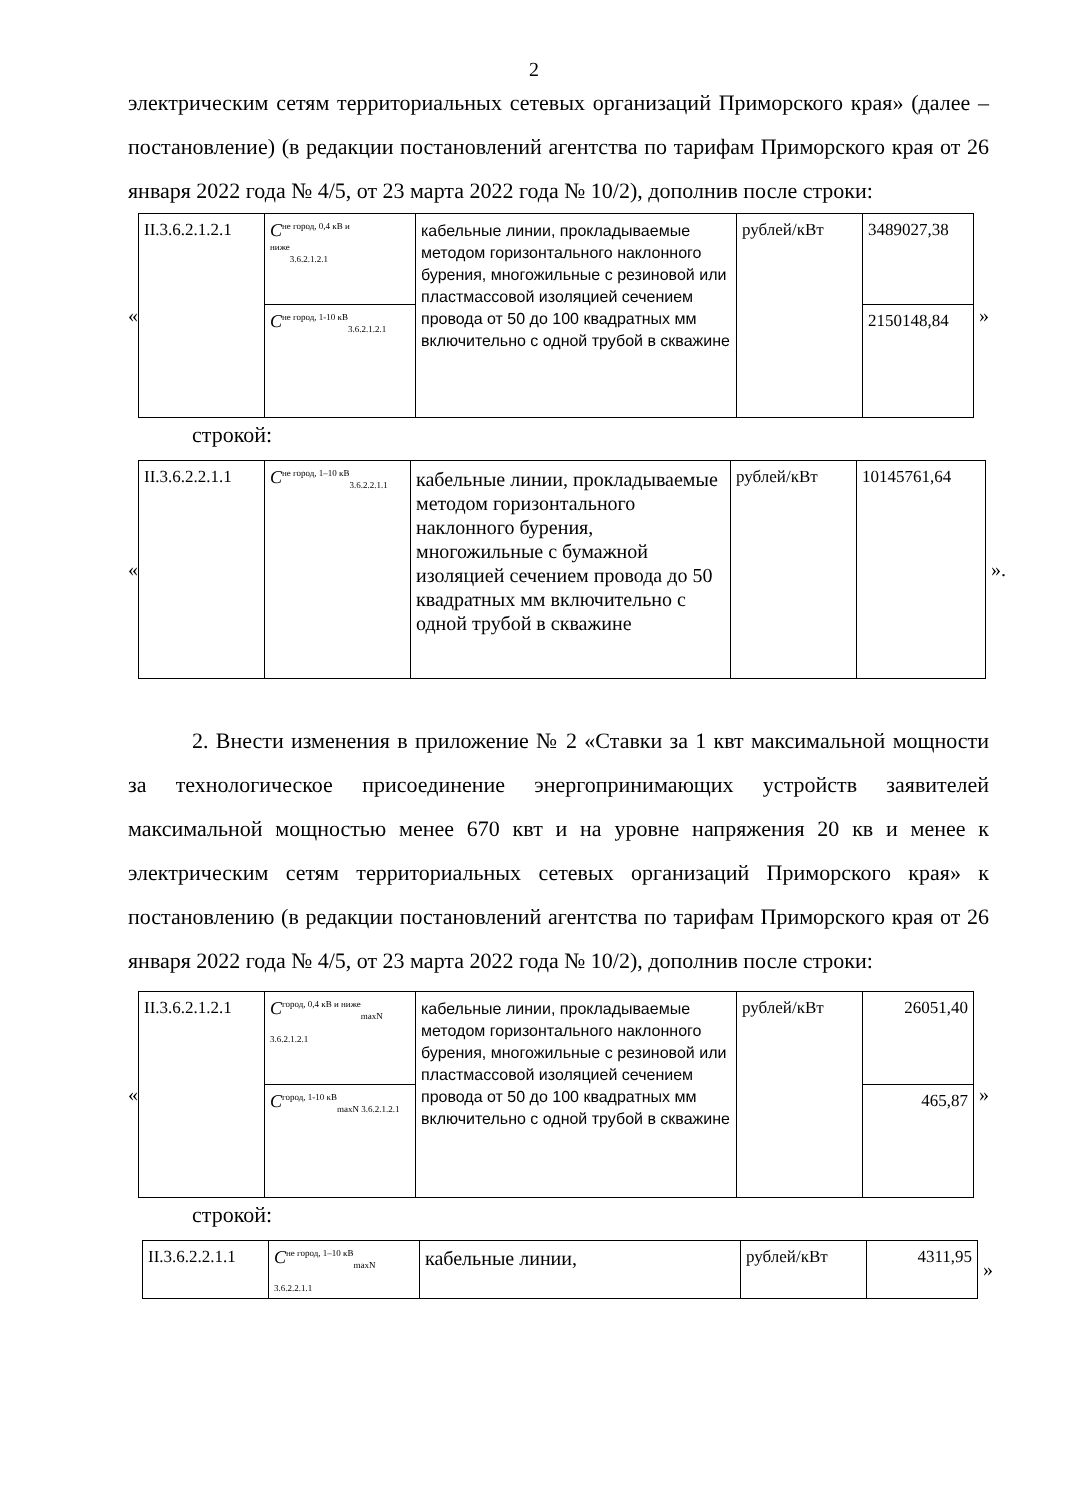2
электрическим сетям территориальных сетевых организаций Приморского края» (далее – постановление) (в редакции постановлений агентства по тарифам Приморского края от 26 января 2022 года № 4/5, от 23 марта 2022 года № 10/2), дополнив после строки:
«
| II.3.6.2.1.2.1 | C<sup>не город, 0,4 кВ и ниже</sup><sub>3.6.2.1.2.1</sub> | кабельные линии, прокладываемые методом горизонтального наклонного бурения, многожильные с резиновой или пластмассовой изоляцией сечением провода от 50 до 100 квадратных мм включительно с одной трубой в скважине | рублей/кВт | 3489027,38 |
| | C<sup>не город, 1-10 кВ</sup><sub>3.6.2.1.2.1</sub> | | | 2150148,84 |
»
строкой:
«
| II.3.6.2.2.1.1 | C<sup>не город, 1–10 кВ</sup><sub>3.6.2.2.1.1</sub> | кабельные линии, прокладываемые методом горизонтального наклонного бурения, многожильные с бумажной изоляцией сечением провода до 50 квадратных мм включительно с одной трубой в скважине | рублей/кВт | 10145761,64 |
».
2. Внести изменения в приложение № 2 «Ставки за 1 квт максимальной мощности за технологическое присоединение энергопринимающих устройств заявителей максимальной мощностью менее 670 квт и на уровне напряжения 20 кв и менее к электрическим сетям территориальных сетевых организаций Приморского края» к постановлению (в редакции постановлений агентства по тарифам Приморского края от 26 января 2022 года № 4/5, от 23 марта 2022 года № 10/2), дополнив после строки:
«
| II.3.6.2.1.2.1 | C<sup>город, 0,4 кВ и ниже</sup><sub>maxN 3.6.2.1.2.1</sub> | кабельные линии, прокладываемые методом горизонтального наклонного бурения, многожильные с резиновой или пластмассовой изоляцией сечением провода от 50 до 100 квадратных мм включительно с одной трубой в скважине | рублей/кВт | 26051,40 |
| | C<sup>город, 1-10 кВ</sup><sub>maxN 3.6.2.1.2.1</sub> | | | 465,87 |
»
строкой:
| II.3.6.2.2.1.1 | C<sup>не город, 1–10 кВ</sup><sub>maxN 3.6.2.2.1.1</sub> | кабельные линии, | рублей/кВт | 4311,95 |
»